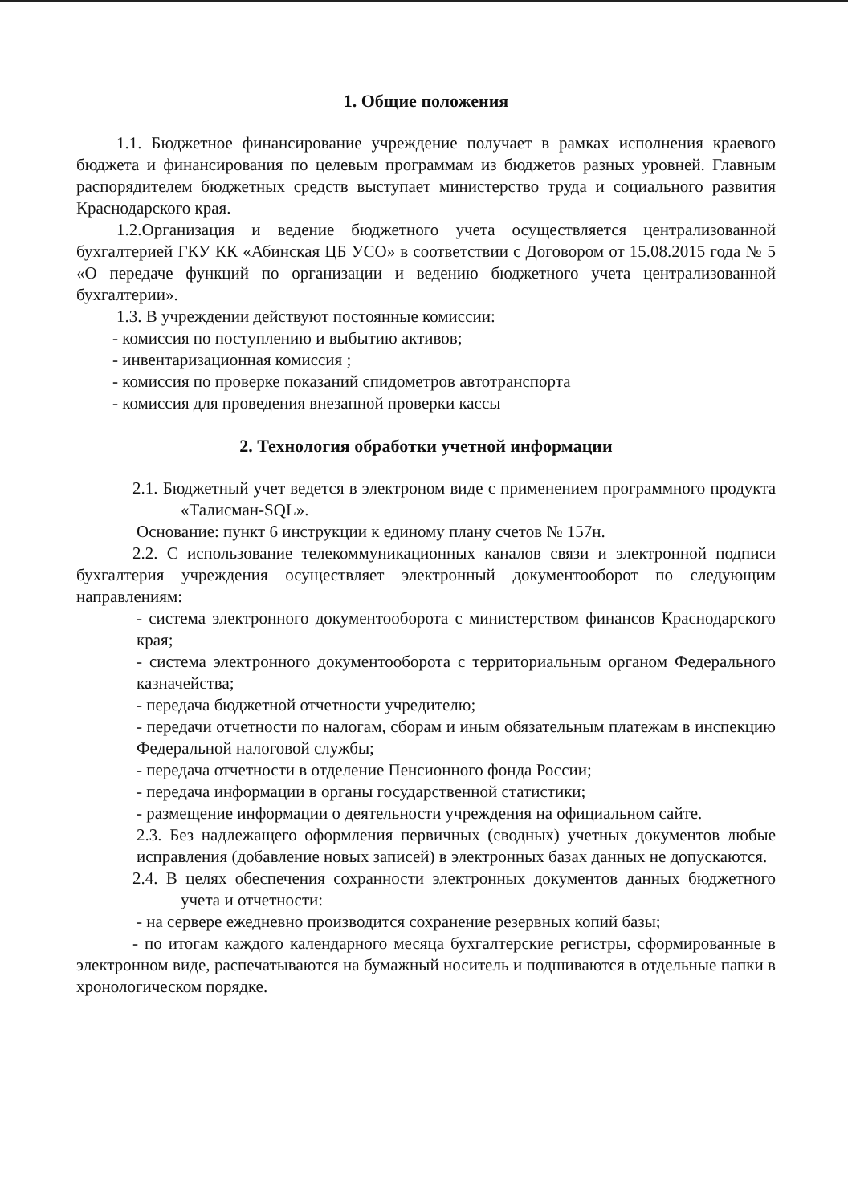1. Общие положения
1.1. Бюджетное финансирование учреждение получает в рамках исполнения краевого бюджета и финансирования по целевым программам из бюджетов разных уровней. Главным распорядителем бюджетных средств выступает министерство труда и социального развития Краснодарского края.
1.2.Организация и ведение бюджетного учета осуществляется централизованной бухгалтерией ГКУ КК «Абинская ЦБ УСО» в соответствии с Договором от 15.08.2015 года № 5 «О передаче функций по организации и ведению бюджетного учета централизованной бухгалтерии».
1.3. В учреждении действуют постоянные комиссии:
- комиссия по поступлению и выбытию активов;
- инвентаризационная комиссия ;
- комиссия по проверке показаний спидометров автотранспорта
- комиссия для проведения внезапной проверки кассы
2. Технология обработки учетной информации
2.1. Бюджетный учет ведется в электроном виде с применением программного продукта «Талисман-SQL».
Основание: пункт 6 инструкции к единому плану счетов № 157н.
2.2. С использование телекоммуникационных каналов связи и электронной подписи бухгалтерия учреждения осуществляет электронный документооборот по следующим направлениям:
- система электронного документооборота с министерством финансов Краснодарского края;
- система электронного документооборота с территориальным органом Федерального казначейства;
- передача бюджетной отчетности учредителю;
- передачи отчетности по налогам, сборам и иным обязательным платежам в инспекцию Федеральной налоговой службы;
- передача отчетности в отделение Пенсионного фонда России;
- передача информации в органы государственной статистики;
- размещение информации о деятельности учреждения на официальном сайте.
2.3. Без надлежащего оформления первичных (сводных) учетных документов любые исправления (добавление новых записей) в электронных базах данных не допускаются.
2.4. В целях обеспечения сохранности электронных документов данных бюджетного учета и отчетности:
- на сервере ежедневно производится сохранение резервных копий базы;
- по итогам каждого календарного месяца бухгалтерские регистры, сформированные в электронном виде, распечатываются на бумажный носитель и подшиваются в отдельные папки в хронологическом порядке.